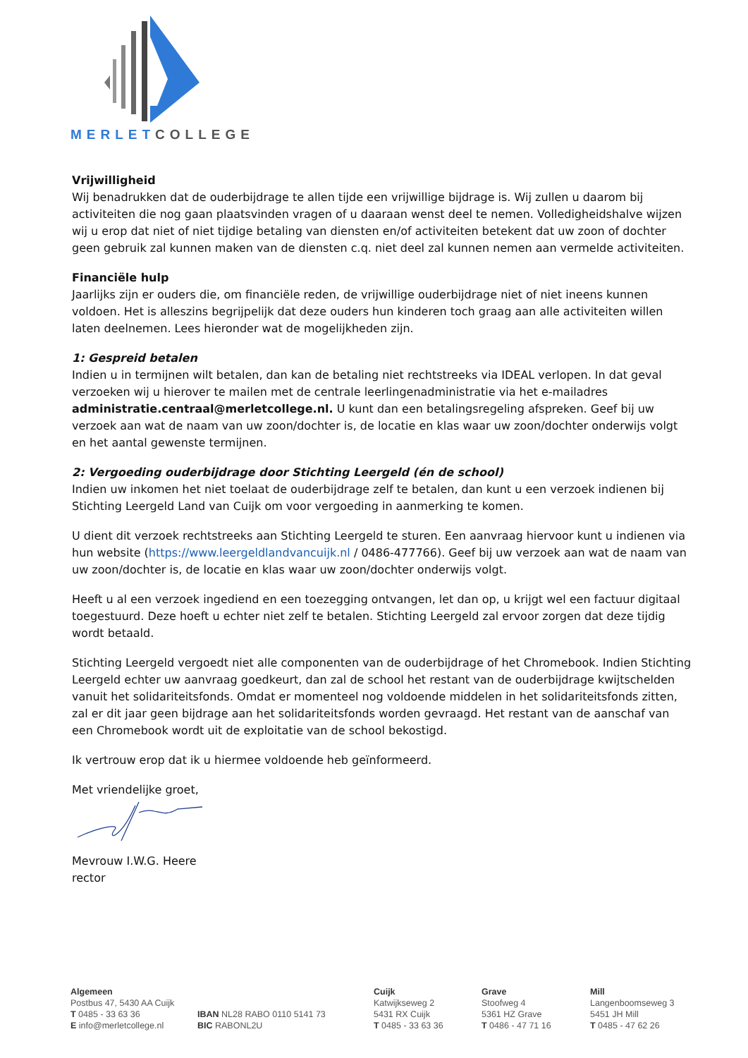MERLET COLLEGE
Vrijwilligheid
Wij benadrukken dat de ouderbijdrage te allen tijde een vrijwillige bijdrage is. Wij zullen u daarom bij activiteiten die nog gaan plaatsvinden vragen of u daaraan wenst deel te nemen. Volledigheidshalve wijzen wij u erop dat niet of niet tijdige betaling van diensten en/of activiteiten betekent dat uw zoon of dochter geen gebruik zal kunnen maken van de diensten c.q. niet deel zal kunnen nemen aan vermelde activiteiten.
Financiële hulp
Jaarlijks zijn er ouders die, om financiële reden, de vrijwillige ouderbijdrage niet of niet ineens kunnen voldoen. Het is alleszins begrijpelijk dat deze ouders hun kinderen toch graag aan alle activiteiten willen laten deelnemen. Lees hieronder wat de mogelijkheden zijn.
1: Gespreid betalen
Indien u in termijnen wilt betalen, dan kan de betaling niet rechtstreeks via IDEAL verlopen. In dat geval verzoeken wij u hierover te mailen met de centrale leerlingenadministratie via het e-mailadres administratie.centraal@merletcollege.nl. U kunt dan een betalingsregeling afspreken. Geef bij uw verzoek aan wat de naam van uw zoon/dochter is, de locatie en klas waar uw zoon/dochter onderwijs volgt en het aantal gewenste termijnen.
2: Vergoeding ouderbijdrage door Stichting Leergeld (én de school)
Indien uw inkomen het niet toelaat de ouderbijdrage zelf te betalen, dan kunt u een verzoek indienen bij Stichting Leergeld Land van Cuijk om voor vergoeding in aanmerking te komen.
U dient dit verzoek rechtstreeks aan Stichting Leergeld te sturen. Een aanvraag hiervoor kunt u indienen via hun website (https://www.leergeldlandvancuijk.nl / 0486-477766). Geef bij uw verzoek aan wat de naam van uw zoon/dochter is, de locatie en klas waar uw zoon/dochter onderwijs volgt.
Heeft u al een verzoek ingediend en een toezegging ontvangen, let dan op, u krijgt wel een factuur digitaal toegestuurd. Deze hoeft u echter niet zelf te betalen. Stichting Leergeld zal ervoor zorgen dat deze tijdig wordt betaald.
Stichting Leergeld vergoedt niet alle componenten van de ouderbijdrage of het Chromebook. Indien Stichting Leergeld echter uw aanvraag goedkeurt, dan zal de school het restant van de ouderbijdrage kwijtschelden vanuit het solidariteitsfonds. Omdat er momenteel nog voldoende middelen in het solidariteitsfonds zitten, zal er dit jaar geen bijdrage aan het solidariteitsfonds worden gevraagd. Het restant van de aanschaf van een Chromebook wordt uit de exploitatie van de school bekostigd.
Ik vertrouw erop dat ik u hiermee voldoende heb geïnformeerd.
Met vriendelijke groet,
Mevrouw I.W.G. Heere
rector
Algemeen
Postbus 47, 5430 AA Cuijk
T 0485 - 33 63 36
E info@merletcollege.nl
IBAN NL28 RABO 0110 5141 73
BIC RABONL2U
Cuijk
Katwijkseweg 2
5431 RX Cuijk
T 0485 - 33 63 36
Grave
Stoofweg 4
5361 HZ Grave
T 0486 - 47 71 16
Mill
Langenboomseweg 3
5451 JH Mill
T 0485 - 47 62 26